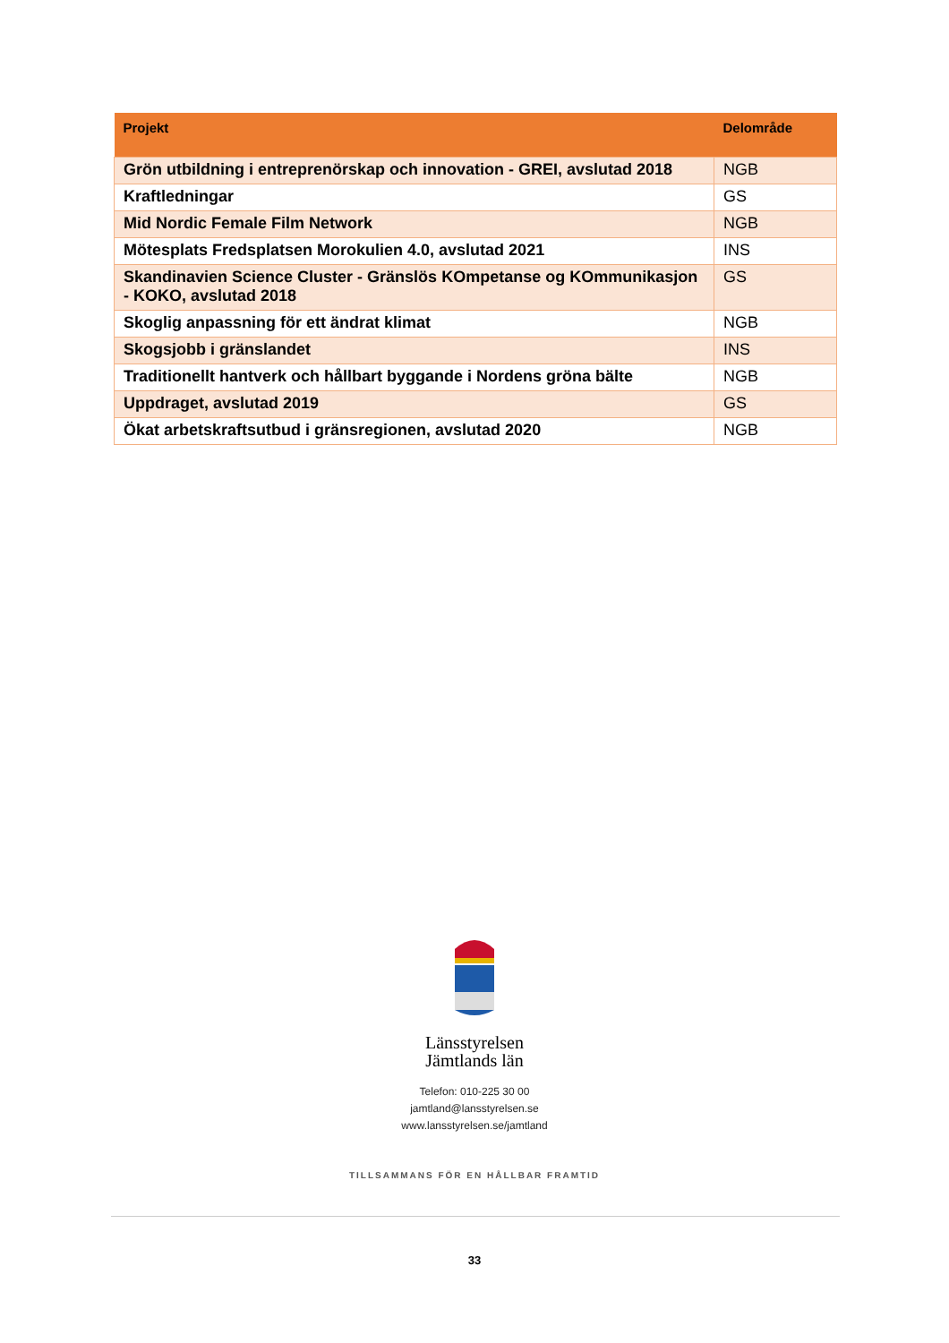| Projekt | Delområde |
| --- | --- |
| Grön utbildning i entreprenörskap och innovation - GREI, avslutad 2018 | NGB |
| Kraftledningar | GS |
| Mid Nordic Female Film Network | NGB |
| Mötesplats Fredsplatsen Morokulien 4.0, avslutad 2021 | INS |
| Skandinavien Science Cluster - Gränslös KOmpetanse og KOmmunikasjon - KOKO, avslutad 2018 | GS |
| Skoglig anpassning för ett ändrat klimat | NGB |
| Skogsjobb i gränslandet | INS |
| Traditionellt hantverk och hållbart byggande i Nordens gröna bälte | NGB |
| Uppdraget, avslutad 2019 | GS |
| Ökat arbetskraftsutbud i gränsregionen, avslutad 2020 | NGB |
Länsstyrelsen
Jämtlands län
Telefon: 010-225 30 00
jamtland@lansstyrelsen.se
www.lansstyrelsen.se/jamtland
TILLSAMMANS FÖR EN HÅLLBAR FRAMTID
33